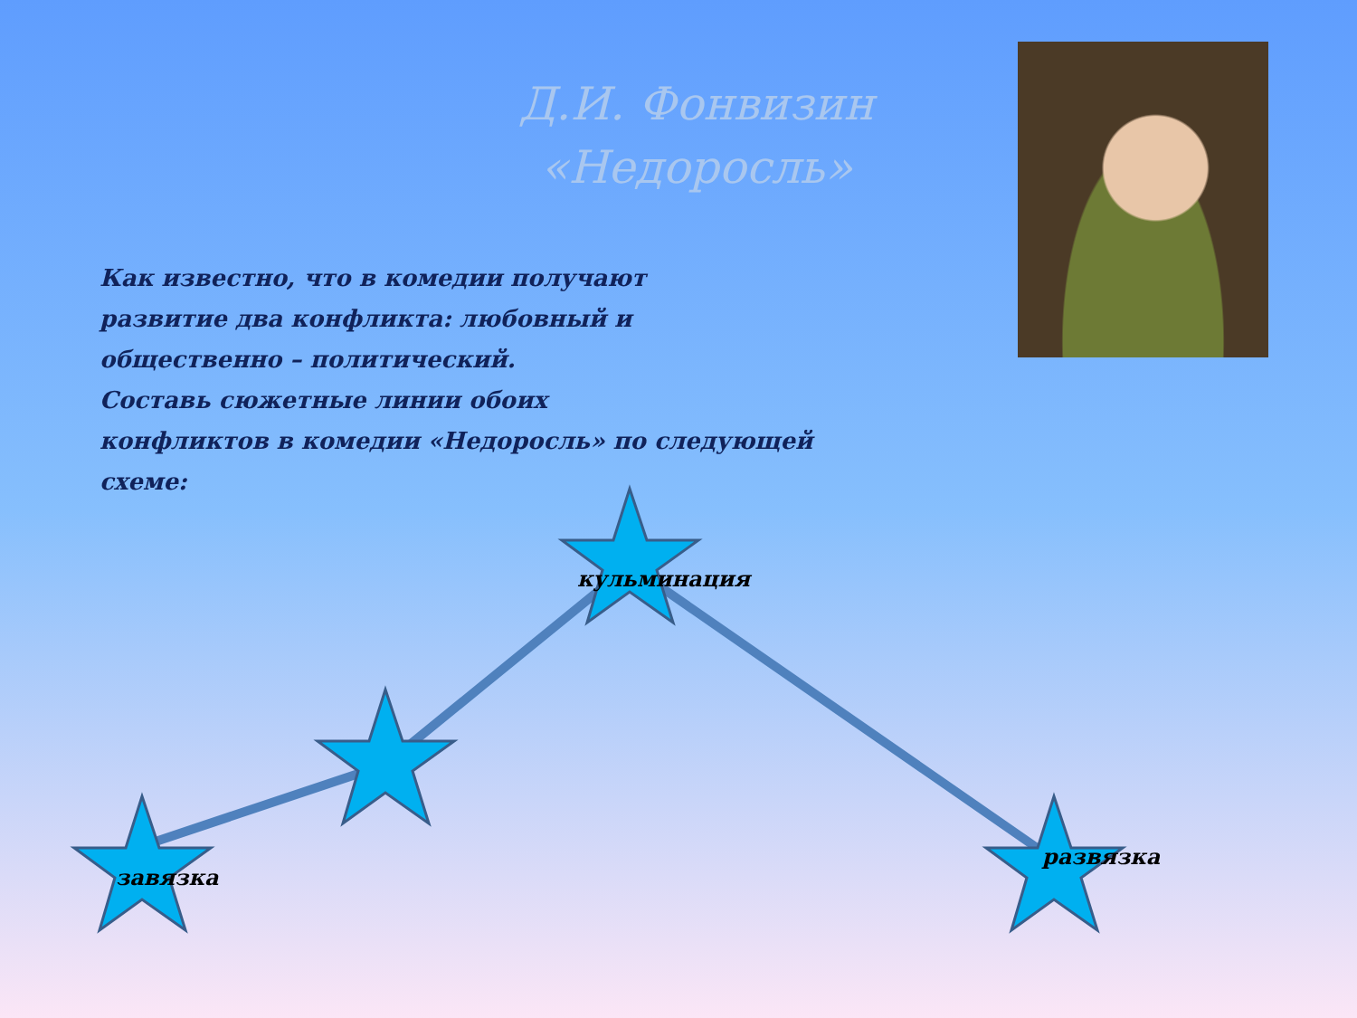Д.И. Фонвизин «Недоросль»
Как известно, что в комедии получают
развитие два конфликта: любовный и
общественно – политический.
Составь сюжетные линии обоих
конфликтов в комедии «Недоросль» по следующей схеме:
кульминация
завязка
развязка